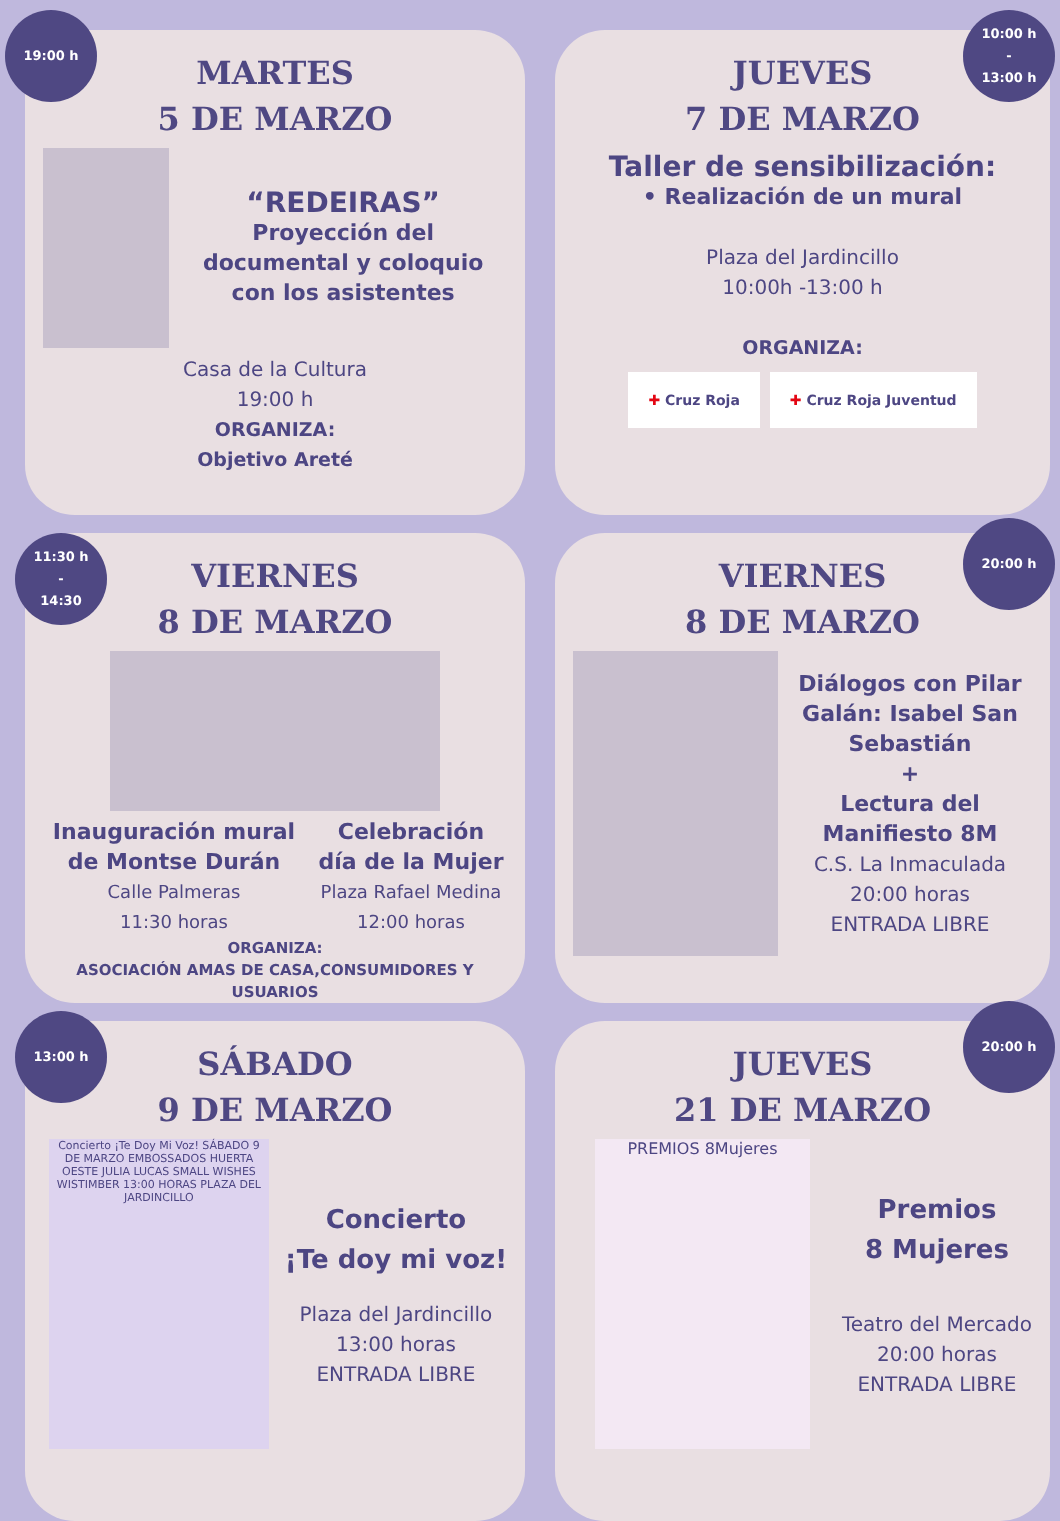19:00 h
MARTES
5 DE MARZO
“REDEIRAS”
Proyección del documental y coloquio con los asistentes
Casa de la Cultura
19:00 h
ORGANIZA:
Objetivo Areté
10:00 h
-
13:00 h
JUEVES
7 DE MARZO
Taller de sensibilización:
• Realización de un mural
Plaza del Jardincillo
10:00h -13:00 h
ORGANIZA:
✚ Cruz Roja ✚ Cruz Roja Juventud
11:30 h
-
14:30
VIERNES
8 DE MARZO
Inauguración mural de Montse Durán
Calle Palmeras
11:30 horas
Celebración día de la Mujer
Plaza Rafael Medina
12:00 horas
ORGANIZA:
ASOCIACIÓN AMAS DE CASA,CONSUMIDORES Y USUARIOS
20:00 h
VIERNES
8 DE MARZO
Diálogos con Pilar Galán: Isabel San Sebastián
+
Lectura del Manifiesto 8M
C.S. La Inmaculada
20:00 horas
ENTRADA LIBRE
13:00 h
SÁBADO
9 DE MARZO
Concierto ¡Te Doy Mi Voz! SÁBADO 9 DE MARZO EMBOSSADOS HUERTA OESTE JULIA LUCAS SMALL WISHES WISTIMBER 13:00 HORAS PLAZA DEL JARDINCILLO
Concierto
¡Te doy mi voz!
Plaza del Jardincillo
13:00 horas
ENTRADA LIBRE
20:00 h
JUEVES
21 DE MARZO
PREMIOS 8Mujeres
Premios
8 Mujeres
Teatro del Mercado
20:00 horas
ENTRADA LIBRE